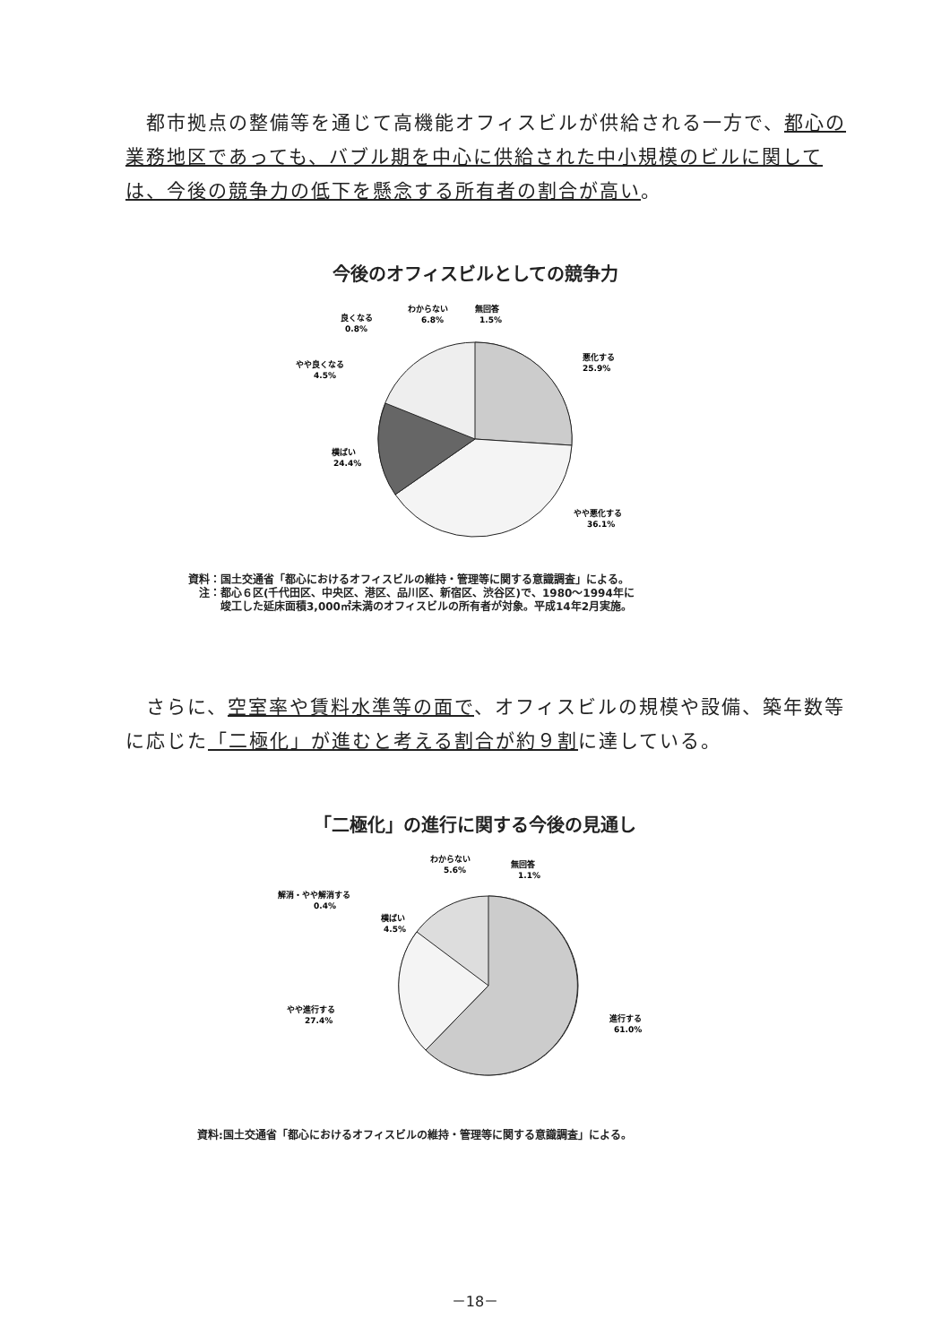都市拠点の整備等を通じて高機能オフィスビルが供給される一方で、都心の業務地区であっても、バブル期を中心に供給された中小規模のビルに関しては、今後の競争力の低下を懸念する所有者の割合が高い。
今後のオフィスビルとしての競争力
悪化する
25.9%
やや悪化する
36.1%
横ばい
24.4%
やや良くなる
4.5%
良くなる
0.8%
わからない
6.8%
無回答
1.5%
資料：国土交通省「都心におけるオフィスビルの維持・管理等に関する意識調査」による。
　注：都心６区(千代田区、中央区、港区、品川区、新宿区、渋谷区)で、1980～1994年に
　　　竣工した延床面積3,000㎡未満のオフィスビルの所有者が対象。平成14年2月実施。
　さらに、空室率や賃料水準等の面で、オフィスビルの規模や設備、築年数等に応じた「二極化」が進むと考える割合が約９割に達している。
「二極化」の進行に関する今後の見通し
進行する
61.0%
やや進行する
27.4%
横ばい
4.5%
解消・やや解消する
0.4%
わからない
5.6%
無回答
1.1%
資料:国土交通省「都心におけるオフィスビルの維持・管理等に関する意識調査」による。
－18－